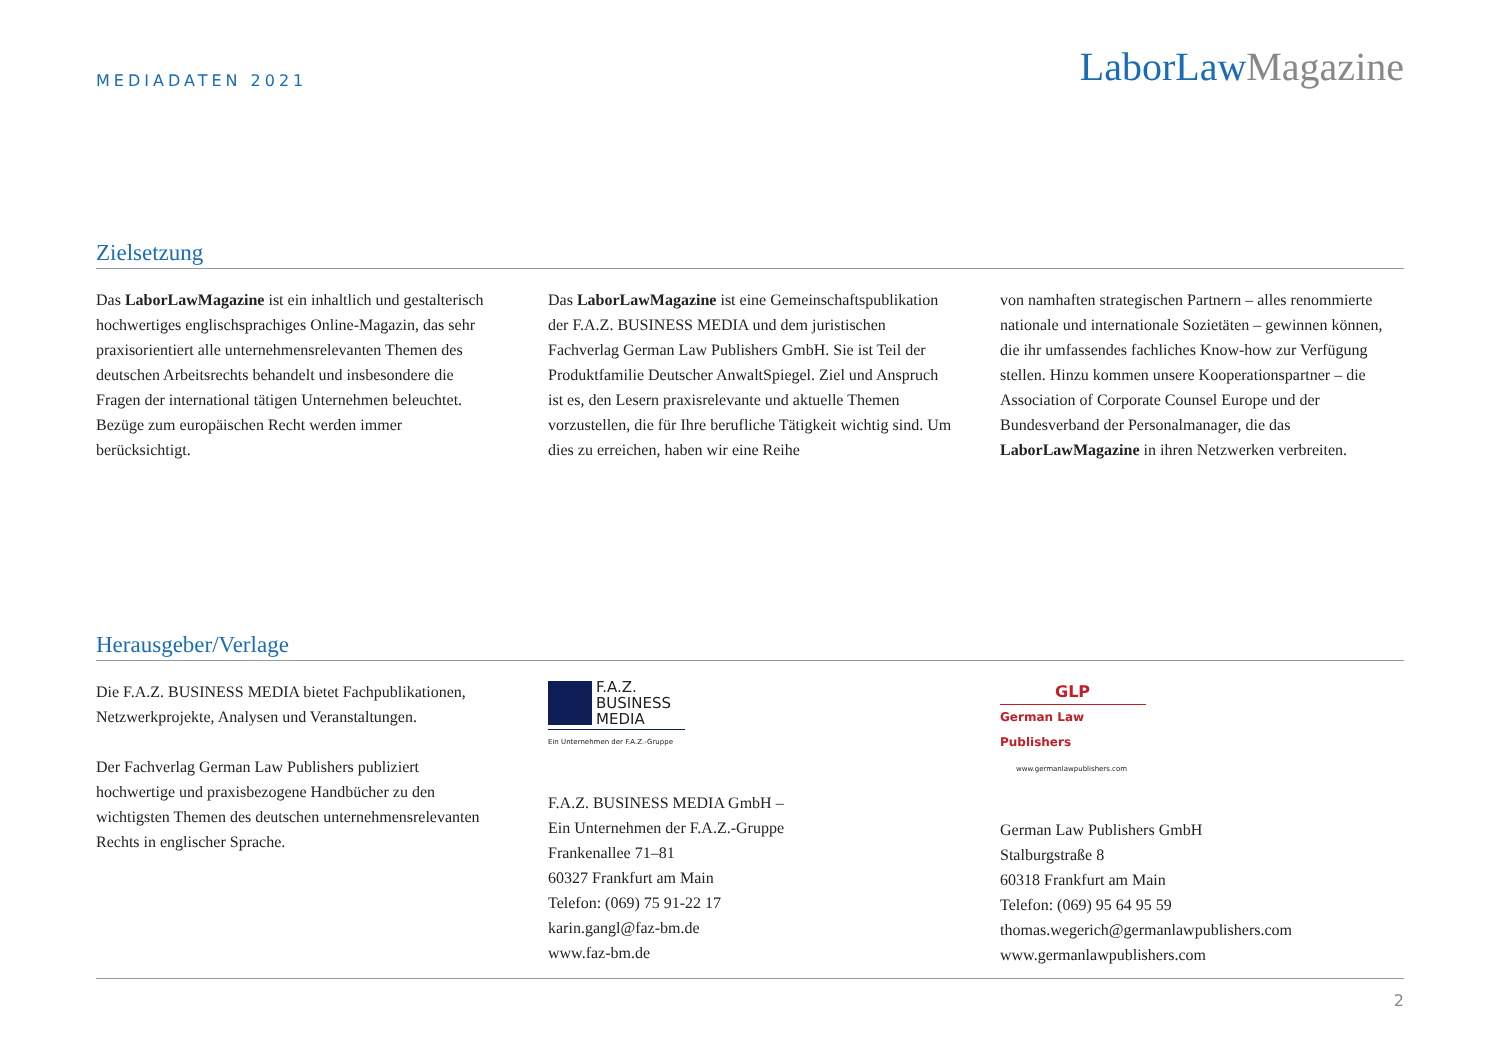MEDIADATEN 2021
LaborLawMagazine
Zielsetzung
Das LaborLawMagazine ist ein inhaltlich und gestalterisch hochwertiges englischsprachiges Online-Magazin, das sehr praxisorientiert alle unternehmensrelevanten Themen des deutschen Arbeitsrechts behandelt und insbesondere die Fragen der international tätigen Unternehmen beleuchtet. Bezüge zum europäischen Recht werden immer berücksichtigt.
Das LaborLawMagazine ist eine Gemeinschaftspublikation der F.A.Z. BUSINESS MEDIA und dem juristischen Fachverlag German Law Publishers GmbH. Sie ist Teil der Produktfamilie Deutscher AnwaltSpiegel. Ziel und Anspruch ist es, den Lesern praxisrelevante und aktuelle Themen vorzustellen, die für Ihre berufliche Tätigkeit wichtig sind. Um dies zu erreichen, haben wir eine Reihe
von namhaften strategischen Partnern – alles renommierte nationale und internationale Sozietäten – gewinnen können, die ihr umfassendes fachliches Know-how zur Verfügung stellen. Hinzu kommen unsere Kooperationspartner – die Association of Corporate Counsel Europe und der Bundesverband der Personalmanager, die das LaborLawMagazine in ihren Netzwerken verbreiten.
Herausgeber/Verlage
Die F.A.Z. BUSINESS MEDIA bietet Fachpublikationen, Netzwerkprojekte, Analysen und Veranstaltungen.
Der Fachverlag German Law Publishers publiziert hochwertige und praxisbezogene Handbücher zu den wichtigsten Themen des deutschen unternehmensrelevanten Rechts in englischer Sprache.
F.A.Z.
BUSINESS
MEDIA
Ein Unternehmen der F.A.Z.-Gruppe
F.A.Z. BUSINESS MEDIA GmbH –
Ein Unternehmen der F.A.Z.-Gruppe
Frankenallee 71–81
60327 Frankfurt am Main
Telefon: (069) 75 91-22 17
karin.gangl@faz-bm.de
www.faz-bm.de
GLP
German Law Publishers
www.germanlawpublishers.com
German Law Publishers GmbH
Stalburgstraße 8
60318 Frankfurt am Main
Telefon: (069) 95 64 95 59
thomas.wegerich@germanlawpublishers.com
www.germanlawpublishers.com
2